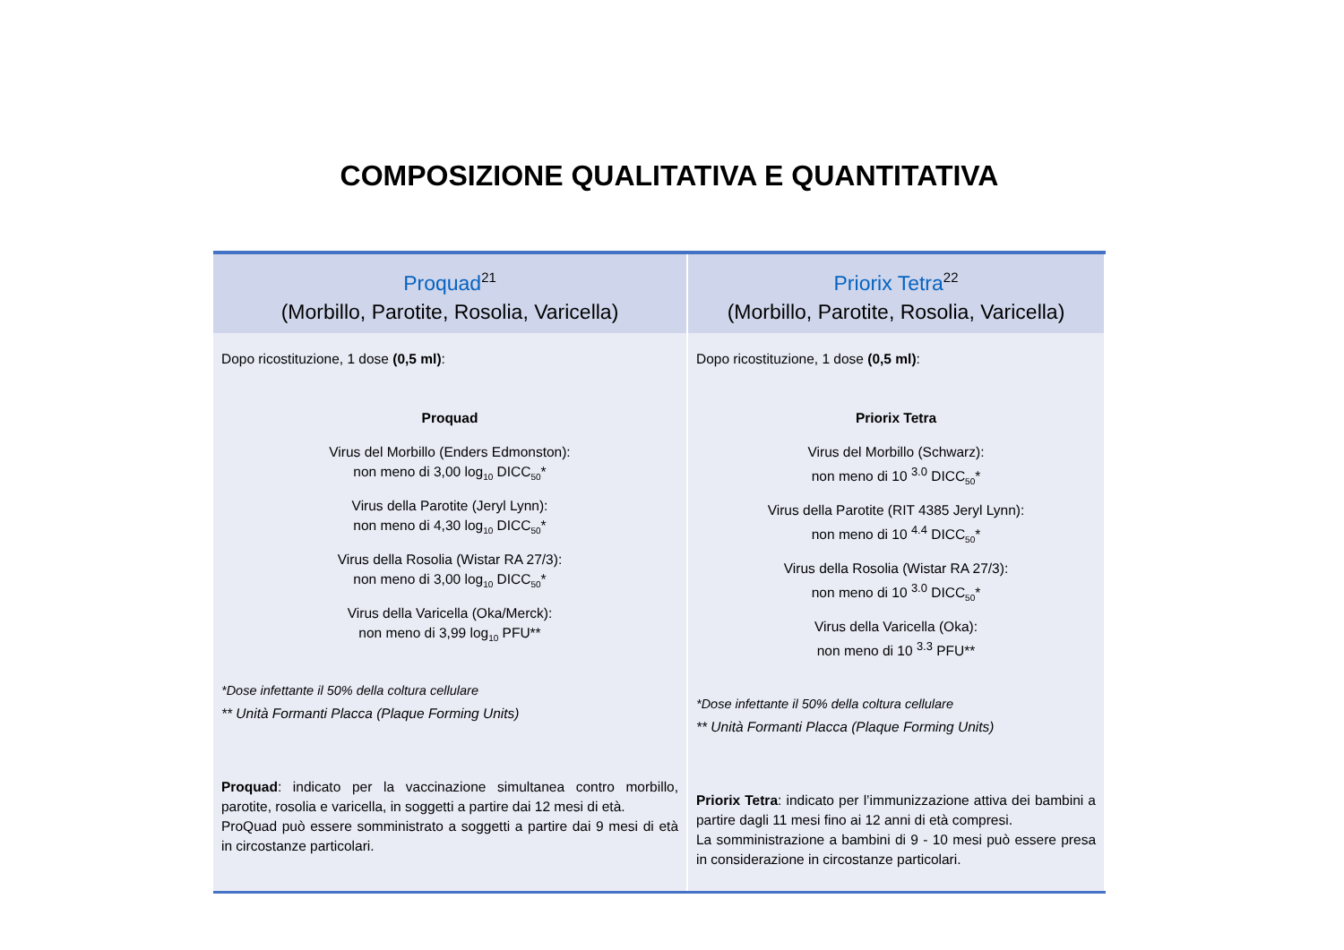COMPOSIZIONE QUALITATIVA E QUANTITATIVA
| Proquad<sup>21</sup> (Morbillo, Parotite, Rosolia, Varicella) | Priorix Tetra<sup>22</sup> (Morbillo, Parotite, Rosolia, Varicella) |
| --- | --- |
| Dopo ricostituzione, 1 dose (0,5 ml) : Proquad Virus del Morbillo (Enders Edmonston): non meno di 3,00 log<sub>10</sub> DICC<sub>50</sub>* Virus della Parotite (Jeryl Lynn): non meno di 4,30 log<sub>10</sub> DICC<sub>50</sub>* Virus della Rosolia (Wistar RA 27/3): non meno di 3,00 log<sub>10</sub> DICC<sub>50</sub>* Virus della Varicella (Oka/Merck): non meno di 3,99 log<sub>10</sub> PFU** *Dose infettante il 50% della coltura cellulare ** Unità Formanti Placca (Plaque Forming Units) Proquad : indicato per la vaccinazione simultanea contro morbillo, parotite, rosolia e varicella, in soggetti a partire dai 12 mesi di età. ProQuad può essere somministrato a soggetti a partire dai 9 mesi di età in circostanze particolari. | Dopo ricostituzione, 1 dose (0,5 ml) : Priorix Tetra Virus del Morbillo (Schwarz): non meno di 10 <sup>3.0</sup> DICC<sub>50</sub>* Virus della Parotite (RIT 4385 Jeryl Lynn): non meno di 10 <sup>4.4</sup> DICC<sub>50</sub>* Virus della Rosolia (Wistar RA 27/3): non meno di 10 <sup>3.0</sup> DICC<sub>50</sub>* Virus della Varicella (Oka): non meno di 10 <sup>3.3</sup> PFU** *Dose infettante il 50% della coltura cellulare ** Unità Formanti Placca (Plaque Forming Units) Priorix Tetra : indicato per l’immunizzazione attiva dei bambini a partire dagli 11 mesi fino ai 12 anni di età compresi. La somministrazione a bambini di 9 - 10 mesi può essere presa in considerazione in circostanze particolari. |